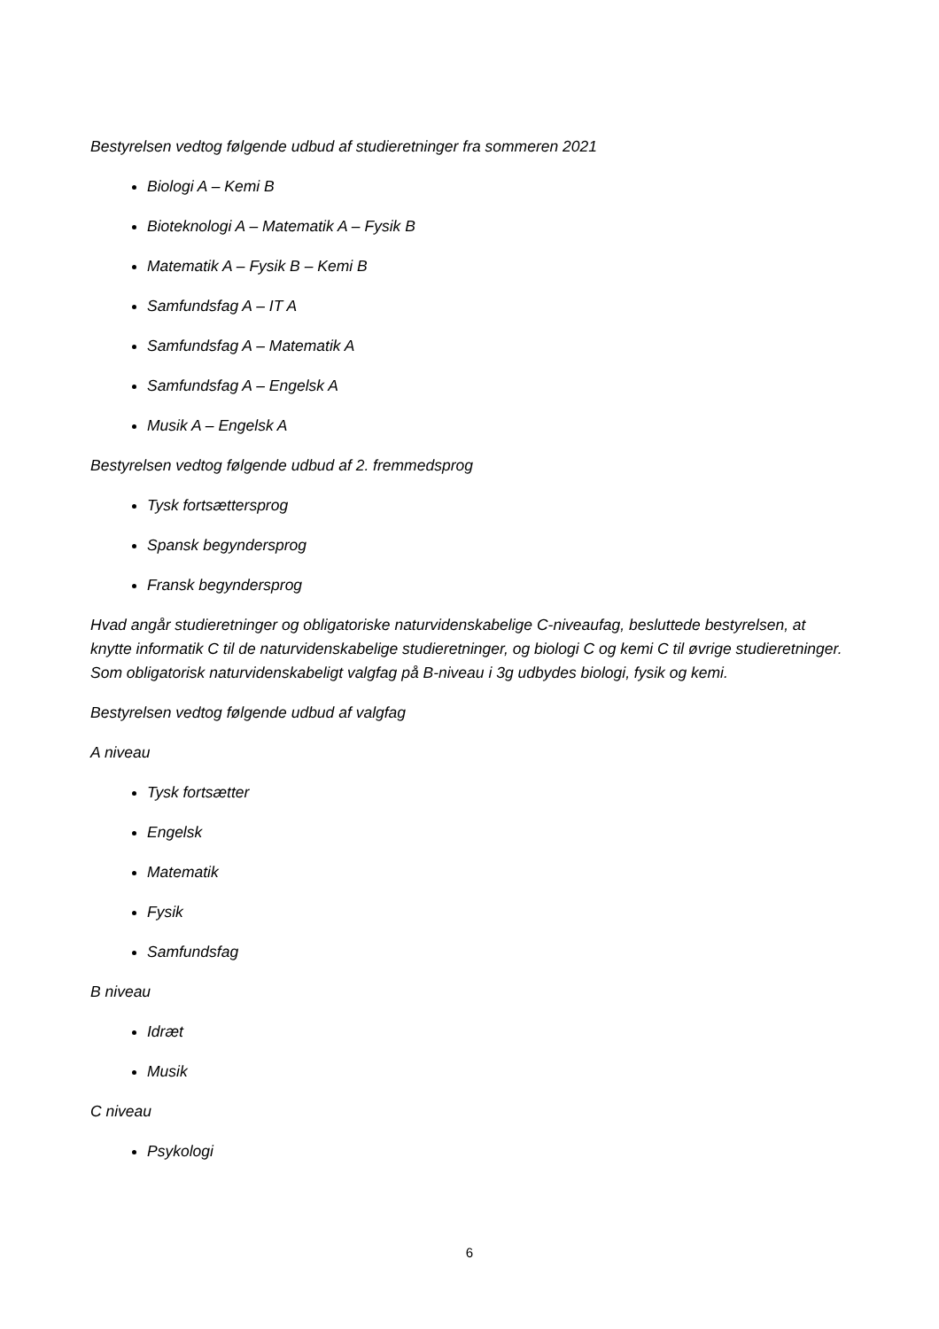Bestyrelsen vedtog følgende udbud af studieretninger fra sommeren 2021
Biologi A – Kemi B
Bioteknologi A – Matematik A – Fysik B
Matematik A – Fysik B – Kemi B
Samfundsfag A – IT A
Samfundsfag A – Matematik A
Samfundsfag A – Engelsk A
Musik A – Engelsk A
Bestyrelsen vedtog følgende udbud af 2. fremmedsprog
Tysk fortsættersprog
Spansk begyndersprog
Fransk begyndersprog
Hvad angår studieretninger og obligatoriske naturvidenskabelige C-niveaufag, besluttede bestyrelsen, at knytte informatik C til de naturvidenskabelige studieretninger, og biologi C og kemi C til øvrige studieretninger. Som obligatorisk naturvidenskabeligt valgfag på B-niveau i 3g udbydes biologi, fysik og kemi.
Bestyrelsen vedtog følgende udbud af valgfag
A niveau
Tysk fortsætter
Engelsk
Matematik
Fysik
Samfundsfag
B niveau
Idræt
Musik
C niveau
Psykologi
6